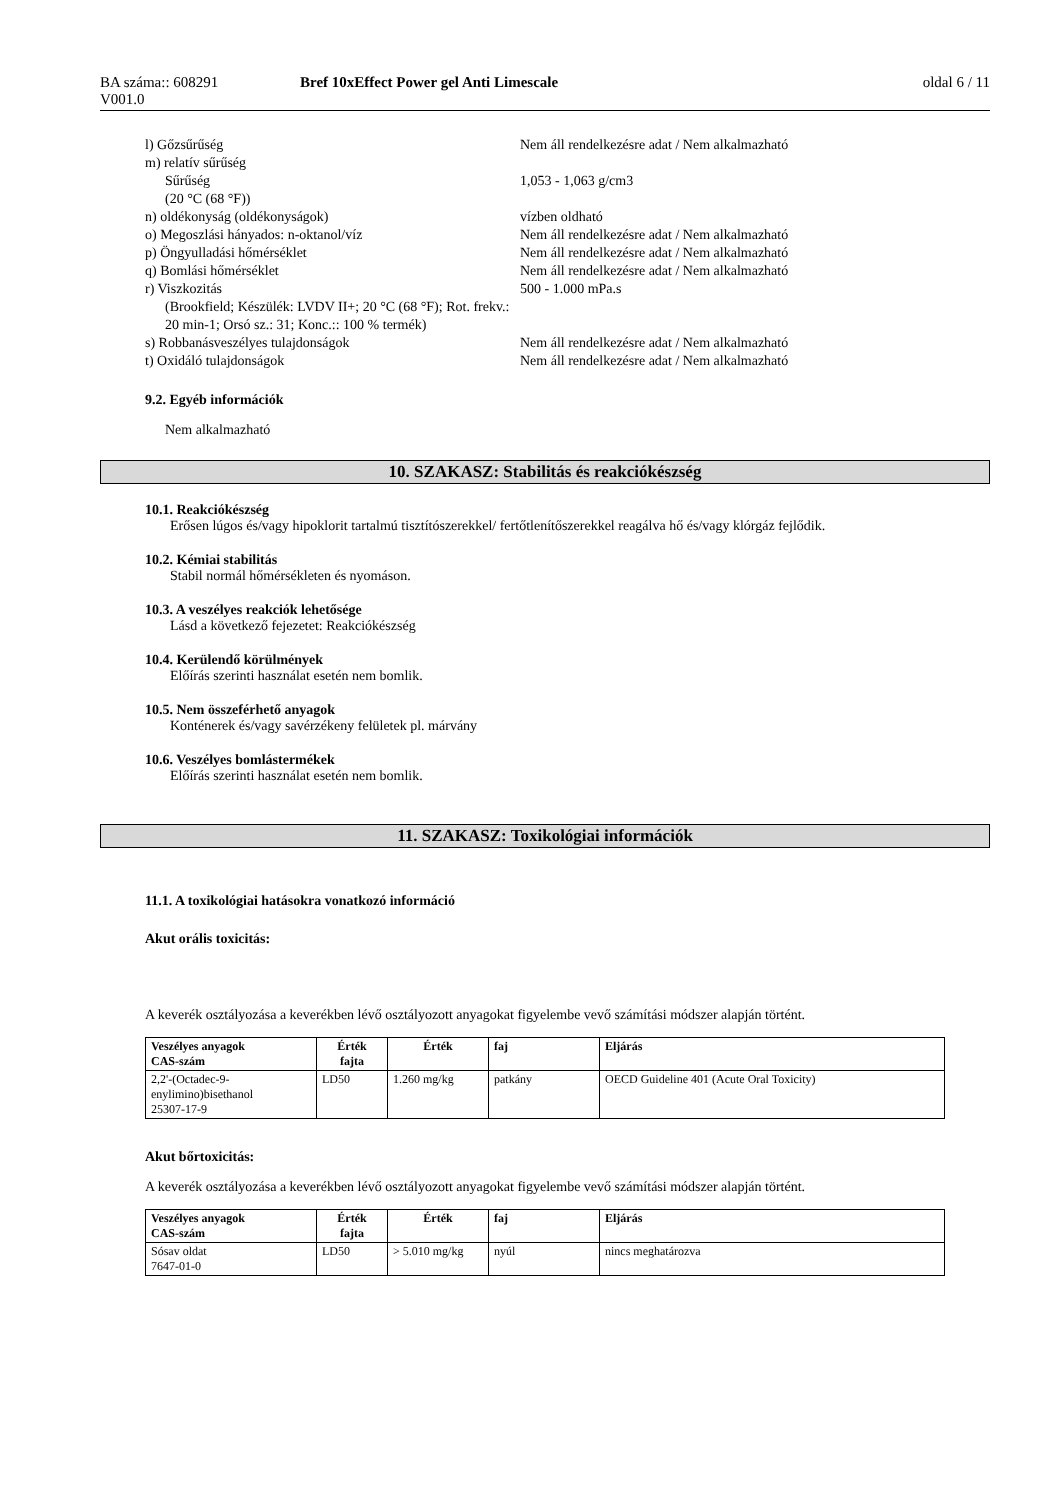| BA száma:: 608291 V001.0 | Bref 10xEffect Power gel Anti Limescale | oldal 6 / 11 |
| l) Gőzsűrűség | Nem áll rendelkezésre adat / Nem alkalmazható |
| m) relatív sűrűség | |
| Sűrűség (20 °C (68 °F)) | 1,053 - 1,063 g/cm3 |
| n) oldékonyság (oldékonyságok) | vízben oldható |
| o) Megoszlási hányados: n-oktanol/víz | Nem áll rendelkezésre adat / Nem alkalmazható |
| p) Öngyulladási hőmérséklet | Nem áll rendelkezésre adat / Nem alkalmazható |
| q) Bomlási hőmérséklet | Nem áll rendelkezésre adat / Nem alkalmazható |
| r) Viszkozitás (Brookfield; Készülék: LVDV II+; 20 °C (68 °F); Rot. frekv.: 20 min-1; Orsó sz.: 31; Konc.:: 100 % termék) | 500 - 1.000 mPa.s |
| s) Robbanásveszélyes tulajdonságok | Nem áll rendelkezésre adat / Nem alkalmazható |
| t) Oxidáló tulajdonságok | Nem áll rendelkezésre adat / Nem alkalmazható |
9.2. Egyéb információk
Nem alkalmazható
10. SZAKASZ: Stabilitás és reakciókészség
10.1. Reakciókészség
Erősen lúgos és/vagy hipoklorit tartalmú tisztítószerekkel/ fertőtlenítőszerekkel reagálva hő és/vagy klórgáz fejlődik.
10.2. Kémiai stabilitás
Stabil normál hőmérsékleten és nyomáson.
10.3. A veszélyes reakciók lehetősége
Lásd a következő fejezetet: Reakciókészség
10.4. Kerülendő körülmények
Előírás szerinti használat esetén nem bomlik.
10.5. Nem összeférhető anyagok
Konténerek és/vagy savérzékeny felületek pl. márvány
10.6. Veszélyes bomlástermékek
Előírás szerinti használat esetén nem bomlik.
11. SZAKASZ: Toxikológiai információk
11.1. A toxikológiai hatásokra vonatkozó információ
Akut orális toxicitás:
A keverék osztályozása a keverékben lévő osztályozott anyagokat figyelembe vevő számítási módszer alapján történt.
| Veszélyes anyagok CAS-szám | Érték fajta | Érték | faj | Eljárás |
| --- | --- | --- | --- | --- |
| 2,2'-(Octadec-9-enylimino)bisethanol 25307-17-9 | LD50 | 1.260 mg/kg | patkány | OECD Guideline 401 (Acute Oral Toxicity) |
Akut bőrtoxicitás:
A keverék osztályozása a keverékben lévő osztályozott anyagokat figyelembe vevő számítási módszer alapján történt.
| Veszélyes anyagok CAS-szám | Érték fajta | Érték | faj | Eljárás |
| --- | --- | --- | --- | --- |
| Sósav oldat 7647-01-0 | LD50 | > 5.010 mg/kg | nyúl | nincs meghatározva |